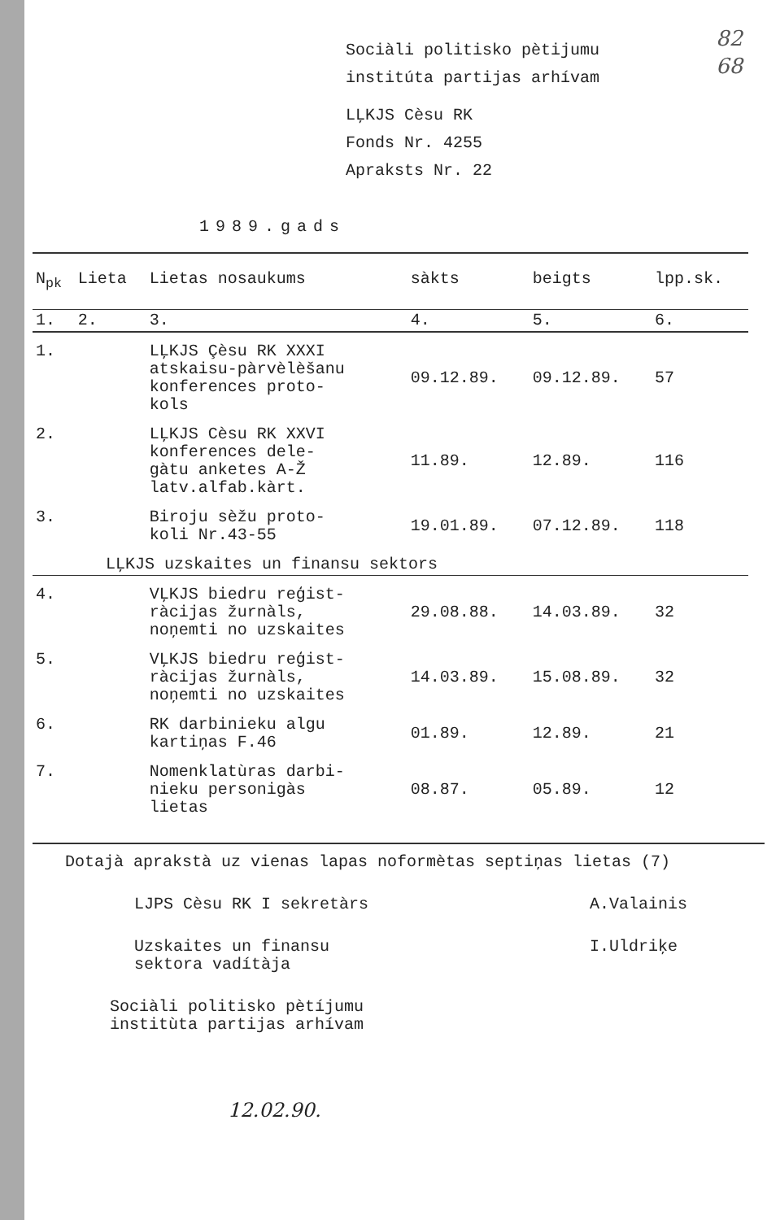82
68
Sociàli politisko pètijumu
institúta partijas arhívam
LĻKJS Cèsu RK
Fonds Nr. 4255
Apraksts Nr. 22
1989.gads
| N<sub>pk</sub> | Lieta | Lietas nosaukums | sàkts | beigts | lpp.sk. |
| --- | --- | --- | --- | --- | --- |
| 1. | 2. | 3. | 4. | 5. | 6. |
| 1. | | LĻKJS Çèsu RK XXXI atskaisu-pàrvèlèšanu konferences proto- kols | 09.12.89. | 09.12.89. | 57 |
| 2. | | LĻKJS Cèsu RK XXVI konferences dele- gàtu anketes A-Ž latv.alfab.kàrt. | 11.89. | 12.89. | 116 |
| 3. | | Biroju sèžu proto- koli Nr.43-55 | 19.01.89. | 07.12.89. | 118 |
| LĻKJS uzskaites un finansu sektors | | | | | |
| 4. | | VĻKJS biedru reģist- ràcijas žurnàls, noņemti no uzskaites | 29.08.88. | 14.03.89. | 32 |
| 5. | | VĻKJS biedru reģist- ràcijas žurnàls, noņemti no uzskaites | 14.03.89. | 15.08.89. | 32 |
| 6. | | RK darbinieku algu kartiņas F.46 | 01.89. | 12.89. | 21 |
| 7. | | Nomenklatùras darbi- nieku personigàs lietas | 08.87. | 05.89. | 12 |
Dotajà aprakstà uz vienas lapas noformètas septiņas lietas (7)
LJPS Cèsu RK I sekretàrs A.Valainis
Uzskaites un finansu
sektora vadítàja
I.Uldriķe
Sociàli politisko pètíjumu
institùta partijas arhívam
12.02.90.